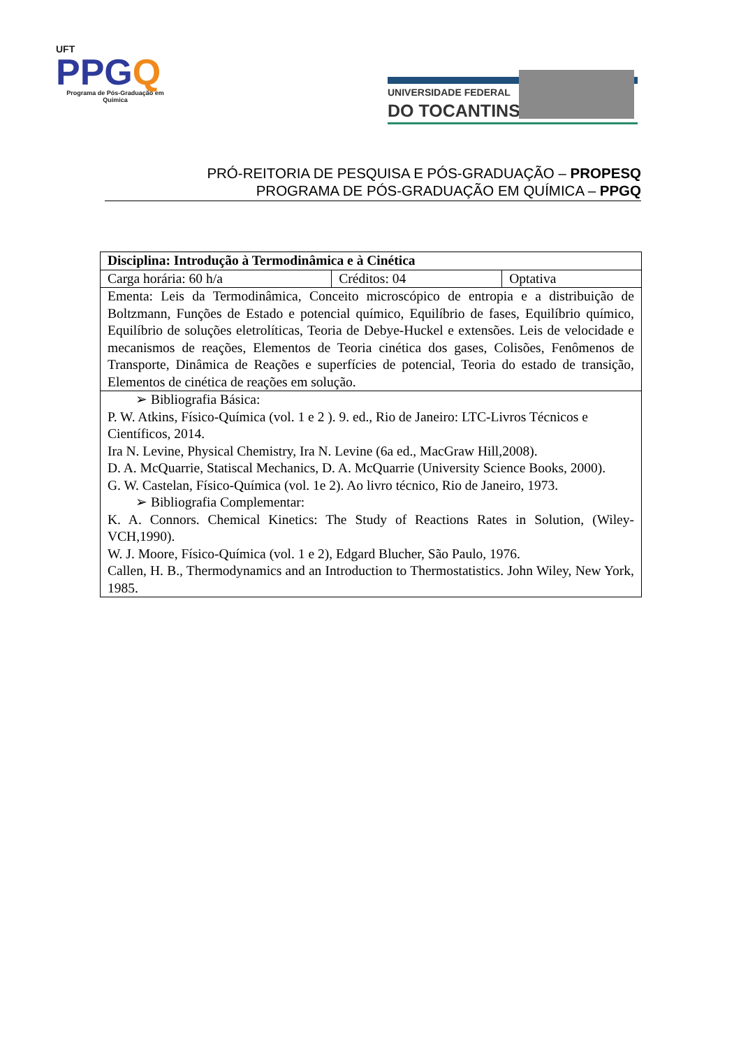UFT
PPGQ
Programa de Pós-Graduação em Química
UNIVERSIDADE FEDERAL
DO TOCANTINS
PRÓ-REITORIA DE PESQUISA E PÓS-GRADUAÇÃO – PROPESQ
PROGRAMA DE PÓS-GRADUAÇÃO EM QUÍMICA – PPGQ
| Disciplina: Introdução à Termodinâmica e à Cinética | | |
| Carga horária: 60 h/a | Créditos: 04 | Optativa |
| Ementa: Leis da Termodinâmica, Conceito microscópico de entropia e a distribuição de Boltzmann, Funções de Estado e potencial químico, Equilíbrio de fases, Equilíbrio químico, Equilíbrio de soluções eletrolíticas, Teoria de Debye-Huckel e extensões. Leis de velocidade e mecanismos de reações, Elementos de Teoria cinética dos gases, Colisões, Fenômenos de Transporte, Dinâmica de Reações e superfícies de potencial, Teoria do estado de transição, Elementos de cinética de reações em solução. | | |
| ➢ Bibliografia Básica: P. W. Atkins, Físico-Química (vol. 1 e 2 ). 9. ed., Rio de Janeiro: LTC-Livros Técnicos e Científicos, 2014. Ira N. Levine, Physical Chemistry, Ira N. Levine (6a ed., MacGraw Hill,2008). D. A. McQuarrie, Statiscal Mechanics, D. A. McQuarrie (University Science Books, 2000). G. W. Castelan, Físico-Química (vol. 1e 2). Ao livro técnico, Rio de Janeiro, 1973. ➢ Bibliografia Complementar: K. A. Connors. Chemical Kinetics: The Study of Reactions Rates in Solution, (Wiley-VCH,1990). W. J. Moore, Físico-Química (vol. 1 e 2), Edgard Blucher, São Paulo, 1976. Callen, H. B., Thermodynamics and an Introduction to Thermostatistics. John Wiley, New York, 1985. | | |